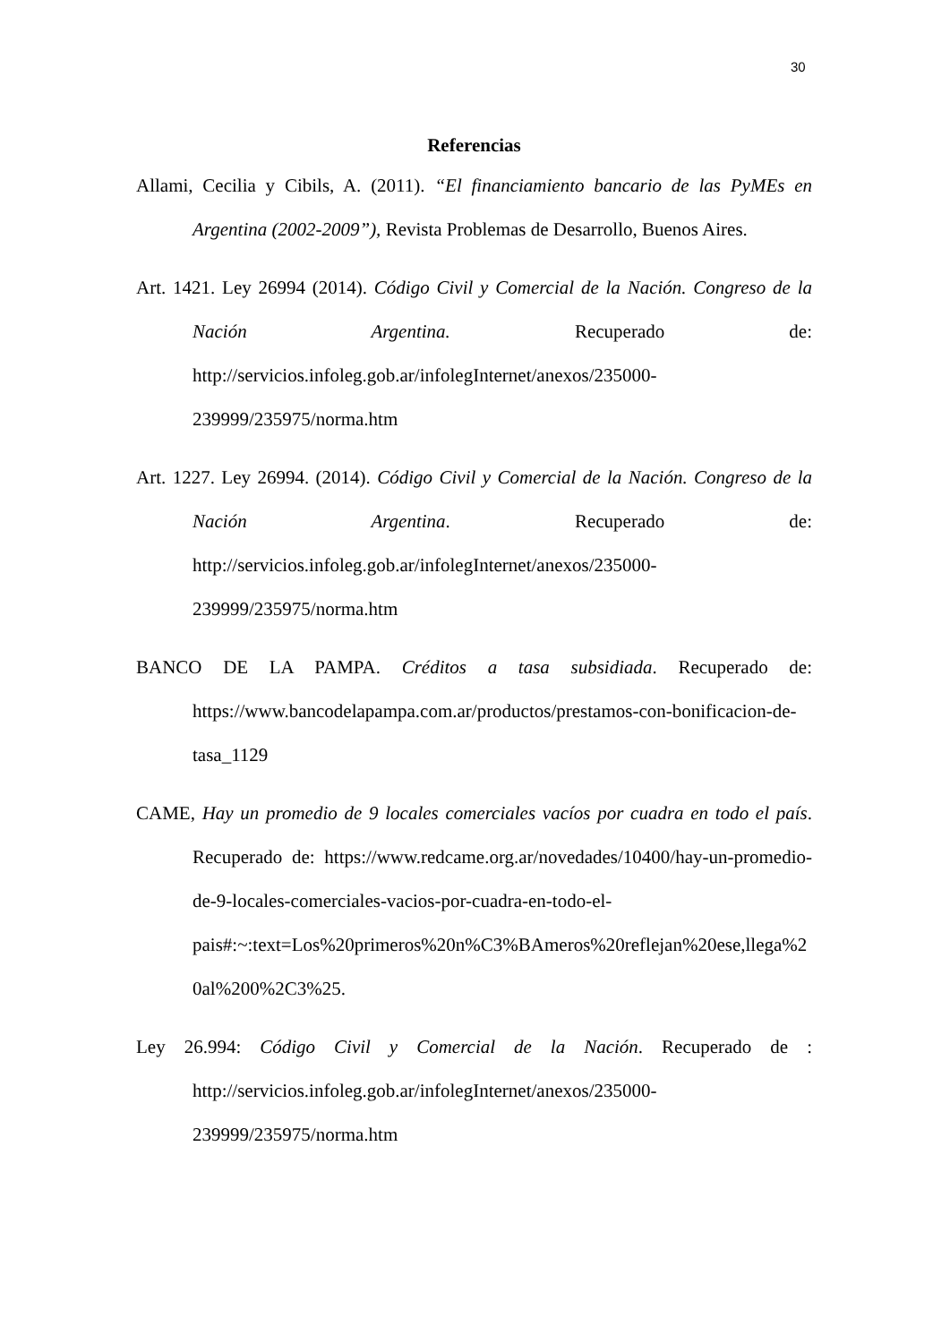30
Referencias
Allami, Cecilia y Cibils, A. (2011). “El financiamiento bancario de las PyMEs en Argentina (2002-2009”), Revista Problemas de Desarrollo, Buenos Aires.
Art. 1421. Ley 26994 (2014). Código Civil y Comercial de la Nación. Congreso de la Nación Argentina. Recuperado de: http://servicios.infoleg.gob.ar/infolegInternet/anexos/235000-239999/235975/norma.htm
Art. 1227. Ley 26994. (2014). Código Civil y Comercial de la Nación. Congreso de la Nación Argentina. Recuperado de: http://servicios.infoleg.gob.ar/infolegInternet/anexos/235000-239999/235975/norma.htm
BANCO DE LA PAMPA. Créditos a tasa subsidiada. Recuperado de: https://www.bancodelapampa.com.ar/productos/prestamos-con-bonificacion-de-tasa_1129
CAME, Hay un promedio de 9 locales comerciales vacíos por cuadra en todo el país. Recuperado de: https://www.redcame.org.ar/novedades/10400/hay-un-promedio-de-9-locales-comerciales-vacios-por-cuadra-en-todo-el-pais#:~:text=Los%20primeros%20n%C3%BAmeros%20reflejan%20ese,llega%20al%200%2C3%25.
Ley 26.994: Código Civil y Comercial de la Nación. Recuperado de : http://servicios.infoleg.gob.ar/infolegInternet/anexos/235000-239999/235975/norma.htm